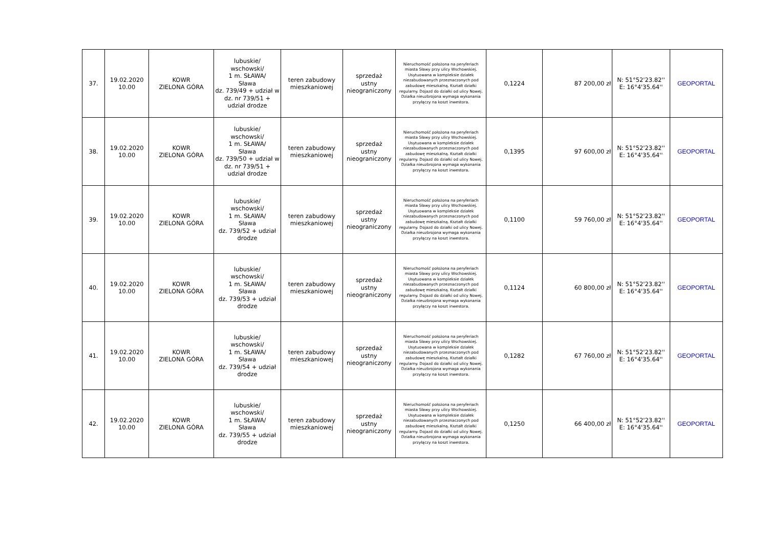| 37. | 19.02.2020 10.00 | KOWR ZIELONA GÓRA | lubuskie/ wschowski/ 1 m. SŁAWA/ Sława dz. 739/49 + udział w dz. nr 739/51 + udział drodze | teren zabudowy mieszkaniowej | sprzedaż ustny nieograniczony | Nieruchomość położona na peryferiach miasta Sławy przy ulicy Wschowskiej. Usytuowana w kompleksie działek niezabudowanych przeznaczonych pod zabudowę mieszkalną. Kształt działki regularny. Dojazd do działki od ulicy Nowej. Działka nieuzbrojona wymaga wykonania przyłączy na koszt inwestora. | 0,1224 | 87 200,00 zł | N: 51°52'23.82'' E: 16°4'35.64'' | GEOPORTAL |
| 38. | 19.02.2020 10.00 | KOWR ZIELONA GÓRA | lubuskie/ wschowski/ 1 m. SŁAWA/ Sława dz. 739/50 + udział w dz. nr 739/51 + udział drodze | teren zabudowy mieszkaniowej | sprzedaż ustny nieograniczony | Nieruchomość położona na peryferiach miasta Sławy przy ulicy Wschowskiej. Usytuowana w kompleksie działek niezabudowanych przeznaczonych pod zabudowę mieszkalną. Kształt działki regularny. Dojazd do działki od ulicy Nowej. Działka nieuzbrojona wymaga wykonania przyłączy na koszt inwestora. | 0,1395 | 97 600,00 zł | N: 51°52'23.82'' E: 16°4'35.64'' | GEOPORTAL |
| 39. | 19.02.2020 10.00 | KOWR ZIELONA GÓRA | lubuskie/ wschowski/ 1 m. SŁAWA/ Sława dz. 739/52 + udział drodze | teren zabudowy mieszkaniowej | sprzedaż ustny nieograniczony | Nieruchomość położona na peryferiach miasta Sławy przy ulicy Wschowskiej. Usytuowana w kompleksie działek niezabudowanych przeznaczonych pod zabudowę mieszkalną. Kształt działki regularny. Dojazd do działki od ulicy Nowej. Działka nieuzbrojona wymaga wykonania przyłączy na koszt inwestora. | 0,1100 | 59 760,00 zł | N: 51°52'23.82'' E: 16°4'35.64'' | GEOPORTAL |
| 40. | 19.02.2020 10.00 | KOWR ZIELONA GÓRA | lubuskie/ wschowski/ 1 m. SŁAWA/ Sława dz. 739/53 + udział drodze | teren zabudowy mieszkaniowej | sprzedaż ustny nieograniczony | Nieruchomość położona na peryferiach miasta Sławy przy ulicy Wschowskiej. Usytuowana w kompleksie działek niezabudowanych przeznaczonych pod zabudowę mieszkalną. Kształt działki regularny. Dojazd do działki od ulicy Nowej. Działka nieuzbrojona wymaga wykonania przyłączy na koszt inwestora. | 0,1124 | 60 800,00 zł | N: 51°52'23.82'' E: 16°4'35.64'' | GEOPORTAL |
| 41. | 19.02.2020 10.00 | KOWR ZIELONA GÓRA | lubuskie/ wschowski/ 1 m. SŁAWA/ Sława dz. 739/54 + udział drodze | teren zabudowy mieszkaniowej | sprzedaż ustny nieograniczony | Nieruchomość położona na peryferiach miasta Sławy przy ulicy Wschowskiej. Usytuowana w kompleksie działek niezabudowanych przeznaczonych pod zabudowę mieszkalną. Kształt działki regularny. Dojazd do działki od ulicy Nowej. Działka nieuzbrojona wymaga wykonania przyłączy na koszt inwestora. | 0,1282 | 67 760,00 zł | N: 51°52'23.82'' E: 16°4'35.64'' | GEOPORTAL |
| 42. | 19.02.2020 10.00 | KOWR ZIELONA GÓRA | lubuskie/ wschowski/ 1 m. SŁAWA/ Sława dz. 739/55 + udział drodze | teren zabudowy mieszkaniowej | sprzedaż ustny nieograniczony | Nieruchomość położona na peryferiach miasta Sławy przy ulicy Wschowskiej. Usytuowana w kompleksie działek niezabudowanych przeznaczonych pod zabudowę mieszkalną. Kształt działki regularny. Dojazd do działki od ulicy Nowej. Działka nieuzbrojona wymaga wykonania przyłączy na koszt inwestora. | 0,1250 | 66 400,00 zł | N: 51°52'23.82'' E: 16°4'35.64'' | GEOPORTAL |